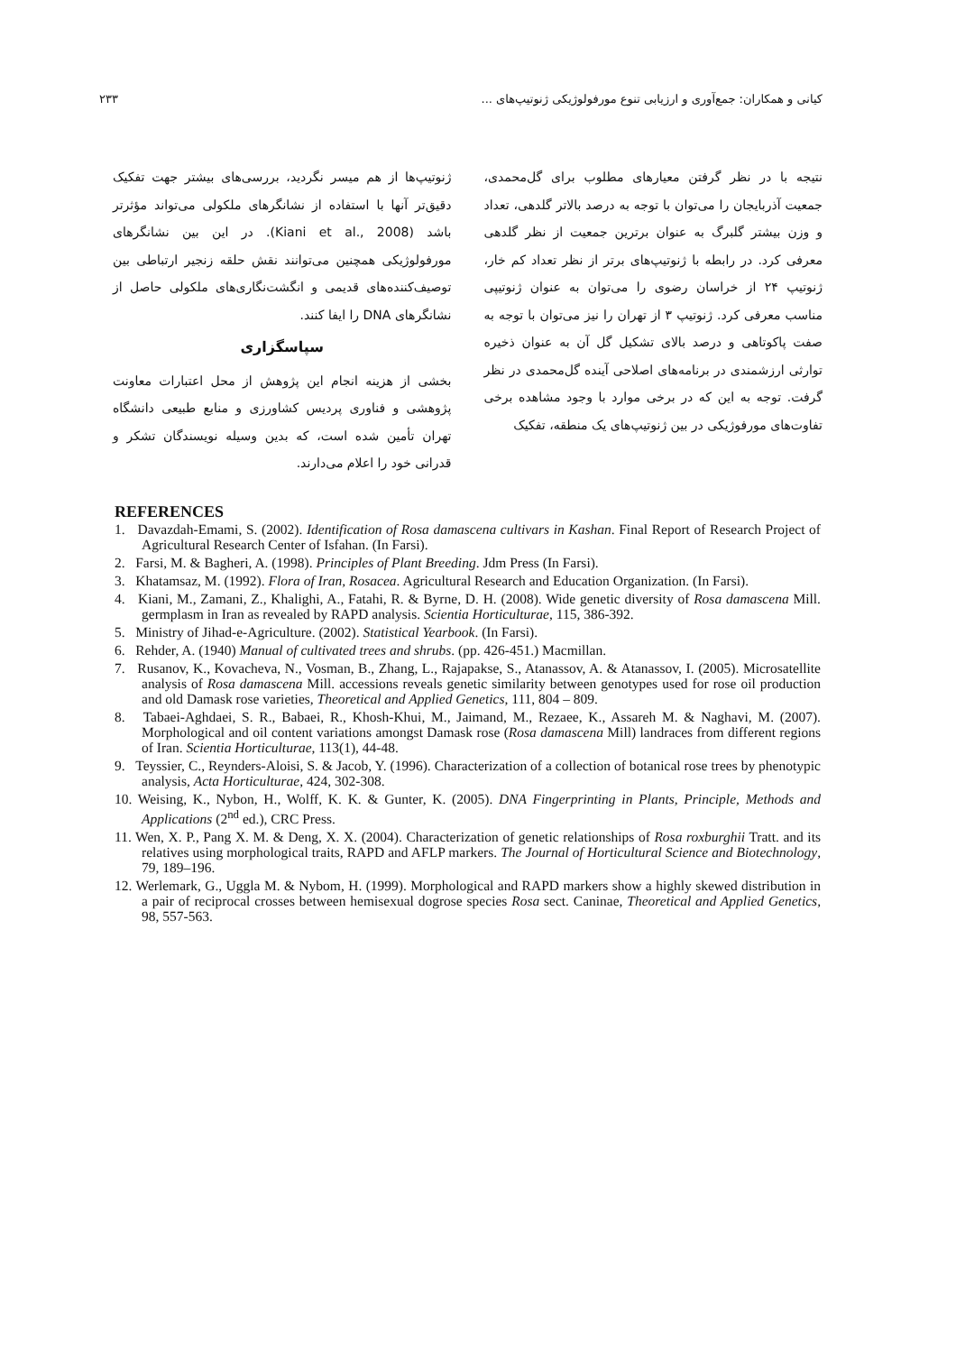کیانی و همکاران: جمع‌آوری و ارزیابی تنوع مورفولوژیکی ژنوتیپ‌های ... ۲۳۳
نتیجه با در نظر گرفتن معیارهای مطلوب برای گل‌محمدی، جمعیت آذربایجان را می‌توان با توجه به درصد بالاتر گلدهی، تعداد و وزن بیشتر گلبرگ به عنوان برترین جمعیت از نظر گلدهی معرفی کرد. در رابطه با ژنوتیپ‌های برتر از نظر تعداد کم خار، ژنوتیپ ۲۴ از خراسان رضوی را می‌توان به عنوان ژنوتیپی مناسب معرفی کرد. ژنوتیپ ۳ از تهران را نیز می‌توان با توجه به صفت پاکوتاهی و درصد بالای تشکیل گل آن به عنوان ذخیره توارثی ارزشمندی در برنامه‌های اصلاحی آینده گل‌محمدی در نظر گرفت. توجه به این که در برخی موارد با وجود مشاهده برخی تفاوت‌های مورفوژیکی در بین ژنوتیپ‌های یک منطقه، تفکیک
ژنوتیپ‌ها از هم میسر نگردید، بررسی‌های بیشتر جهت تفکیک دقیق‌تر آنها با استفاده از نشانگرهای ملکولی می‌تواند مؤثرتر باشد (Kiani et al., 2008). در این بین نشانگرهای مورفولوژیکی همچنین می‌توانند نقش حلقه زنجیر ارتباطی بین توصیف‌کننده‌های قدیمی و انگشت‌نگاری‌های ملکولی حاصل از نشانگرهای DNA را ایفا کنند.
سپاسگزاری
بخشی از هزینه انجام این پژوهش از محل اعتبارات معاونت پژوهشی و فناوری پردیس کشاورزی و منابع طبیعی دانشگاه تهران تأمین شده است، که بدین وسیله نویسندگان تشکر و قدرانی خود را اعلام می‌دارند.
REFERENCES
1. Davazdah-Emami, S. (2002). Identification of Rosa damascena cultivars in Kashan. Final Report of Research Project of Agricultural Research Center of Isfahan. (In Farsi).
2. Farsi, M. & Bagheri, A. (1998). Principles of Plant Breeding. Jdm Press (In Farsi).
3. Khatamsaz, M. (1992). Flora of Iran, Rosacea. Agricultural Research and Education Organization. (In Farsi).
4. Kiani, M., Zamani, Z., Khalighi, A., Fatahi, R. & Byrne, D. H. (2008). Wide genetic diversity of Rosa damascena Mill. germplasm in Iran as revealed by RAPD analysis. Scientia Horticulturae, 115, 386-392.
5. Ministry of Jihad-e-Agriculture. (2002). Statistical Yearbook. (In Farsi).
6. Rehder, A. (1940) Manual of cultivated trees and shrubs. (pp. 426-451.) Macmillan.
7. Rusanov, K., Kovacheva, N., Vosman, B., Zhang, L., Rajapakse, S., Atanassov, A. & Atanassov, I. (2005). Microsatellite analysis of Rosa damascena Mill. accessions reveals genetic similarity between genotypes used for rose oil production and old Damask rose varieties, Theoretical and Applied Genetics, 111, 804 – 809.
8. Tabaei-Aghdaei, S. R., Babaei, R., Khosh-Khui, M., Jaimand, M., Rezaee, K., Assareh M. & Naghavi, M. (2007). Morphological and oil content variations amongst Damask rose (Rosa damascena Mill) landraces from different regions of Iran. Scientia Horticulturae, 113(1), 44-48.
9. Teyssier, C., Reynders-Aloisi, S. & Jacob, Y. (1996). Characterization of a collection of botanical rose trees by phenotypic analysis, Acta Horticulturae, 424, 302-308.
10. Weising, K., Nybon, H., Wolff, K. K. & Gunter, K. (2005). DNA Fingerprinting in Plants, Principle, Methods and Applications (2<sup>nd</sup> ed.), CRC Press.
11. Wen, X. P., Pang X. M. & Deng, X. X. (2004). Characterization of genetic relationships of Rosa roxburghii Tratt. and its relatives using morphological traits, RAPD and AFLP markers. The Journal of Horticultural Science and Biotechnology, 79, 189–196.
12. Werlemark, G., Uggla M. & Nybom, H. (1999). Morphological and RAPD markers show a highly skewed distribution in a pair of reciprocal crosses between hemisexual dogrose species Rosa sect. Caninae, Theoretical and Applied Genetics, 98, 557-563.